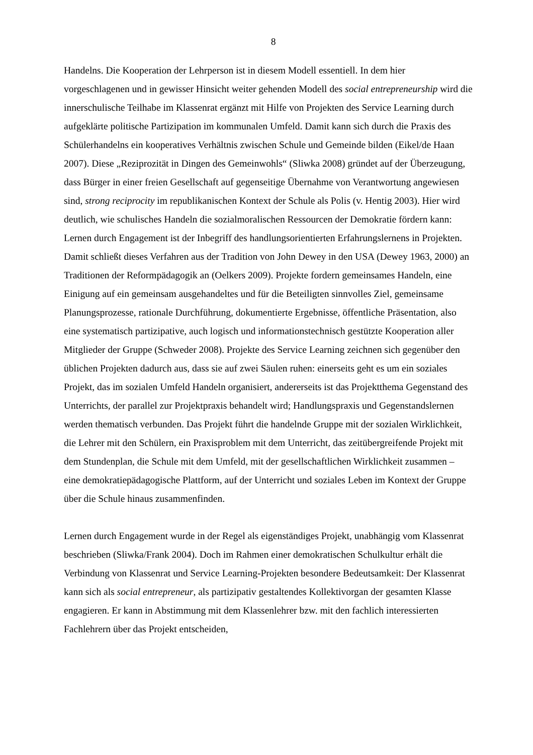8
Handelns. Die Kooperation der Lehrperson ist in diesem Modell essentiell. In dem hier vorgeschlagenen und in gewisser Hinsicht weiter gehenden Modell des social entrepreneurship wird die innerschulische Teilhabe im Klassenrat ergänzt mit Hilfe von Projekten des Service Learning durch aufgeklärte politische Partizipation im kommunalen Umfeld. Damit kann sich durch die Praxis des Schülerhandelns ein kooperatives Verhältnis zwischen Schule und Gemeinde bilden (Eikel/de Haan 2007). Diese „Reziprozität in Dingen des Gemeinwohls“ (Sliwka 2008) gründet auf der Überzeugung, dass Bürger in einer freien Gesellschaft auf gegenseitige Übernahme von Verantwortung angewiesen sind, strong reciprocity im republikanischen Kontext der Schule als Polis (v. Hentig 2003). Hier wird deutlich, wie schulisches Handeln die sozialmoralischen Ressourcen der Demokratie fördern kann: Lernen durch Engagement ist der Inbegriff des handlungsorientierten Erfahrungslernens in Projekten. Damit schließt dieses Verfahren aus der Tradition von John Dewey in den USA (Dewey 1963, 2000) an Traditionen der Reformpädagogik an (Oelkers 2009). Projekte fordern gemeinsames Handeln, eine Einigung auf ein gemeinsam ausgehandeltes und für die Beteiligten sinnvolles Ziel, gemeinsame Planungsprozesse, rationale Durchführung, dokumentierte Ergebnisse, öffentliche Präsentation, also eine systematisch partizipative, auch logisch und informationstechnisch gestützte Kooperation aller Mitglieder der Gruppe (Schweder 2008). Projekte des Service Learning zeichnen sich gegenüber den üblichen Projekten dadurch aus, dass sie auf zwei Säulen ruhen: einerseits geht es um ein soziales Projekt, das im sozialen Umfeld Handeln organisiert, andererseits ist das Projektthema Gegenstand des Unterrichts, der parallel zur Projektpraxis behandelt wird; Handlungspraxis und Gegenstandslernen werden thematisch verbunden. Das Projekt führt die handelnde Gruppe mit der sozialen Wirklichkeit, die Lehrer mit den Schülern, ein Praxisproblem mit dem Unterricht, das zeitübergreifende Projekt mit dem Stundenplan, die Schule mit dem Umfeld, mit der gesellschaftlichen Wirklichkeit zusammen – eine demokratiepädagogische Plattform, auf der Unterricht und soziales Leben im Kontext der Gruppe über die Schule hinaus zusammenfinden.
Lernen durch Engagement wurde in der Regel als eigenständiges Projekt, unabhängig vom Klassenrat beschrieben (Sliwka/Frank 2004). Doch im Rahmen einer demokratischen Schulkultur erhält die Verbindung von Klassenrat und Service Learning-Projekten besondere Bedeutsamkeit: Der Klassenrat kann sich als social entrepreneur, als partizipativ gestaltendes Kollektivorgan der gesamten Klasse engagieren. Er kann in Abstimmung mit dem Klassenlehrer bzw. mit den fachlich interessierten Fachlehrern über das Projekt entscheiden,